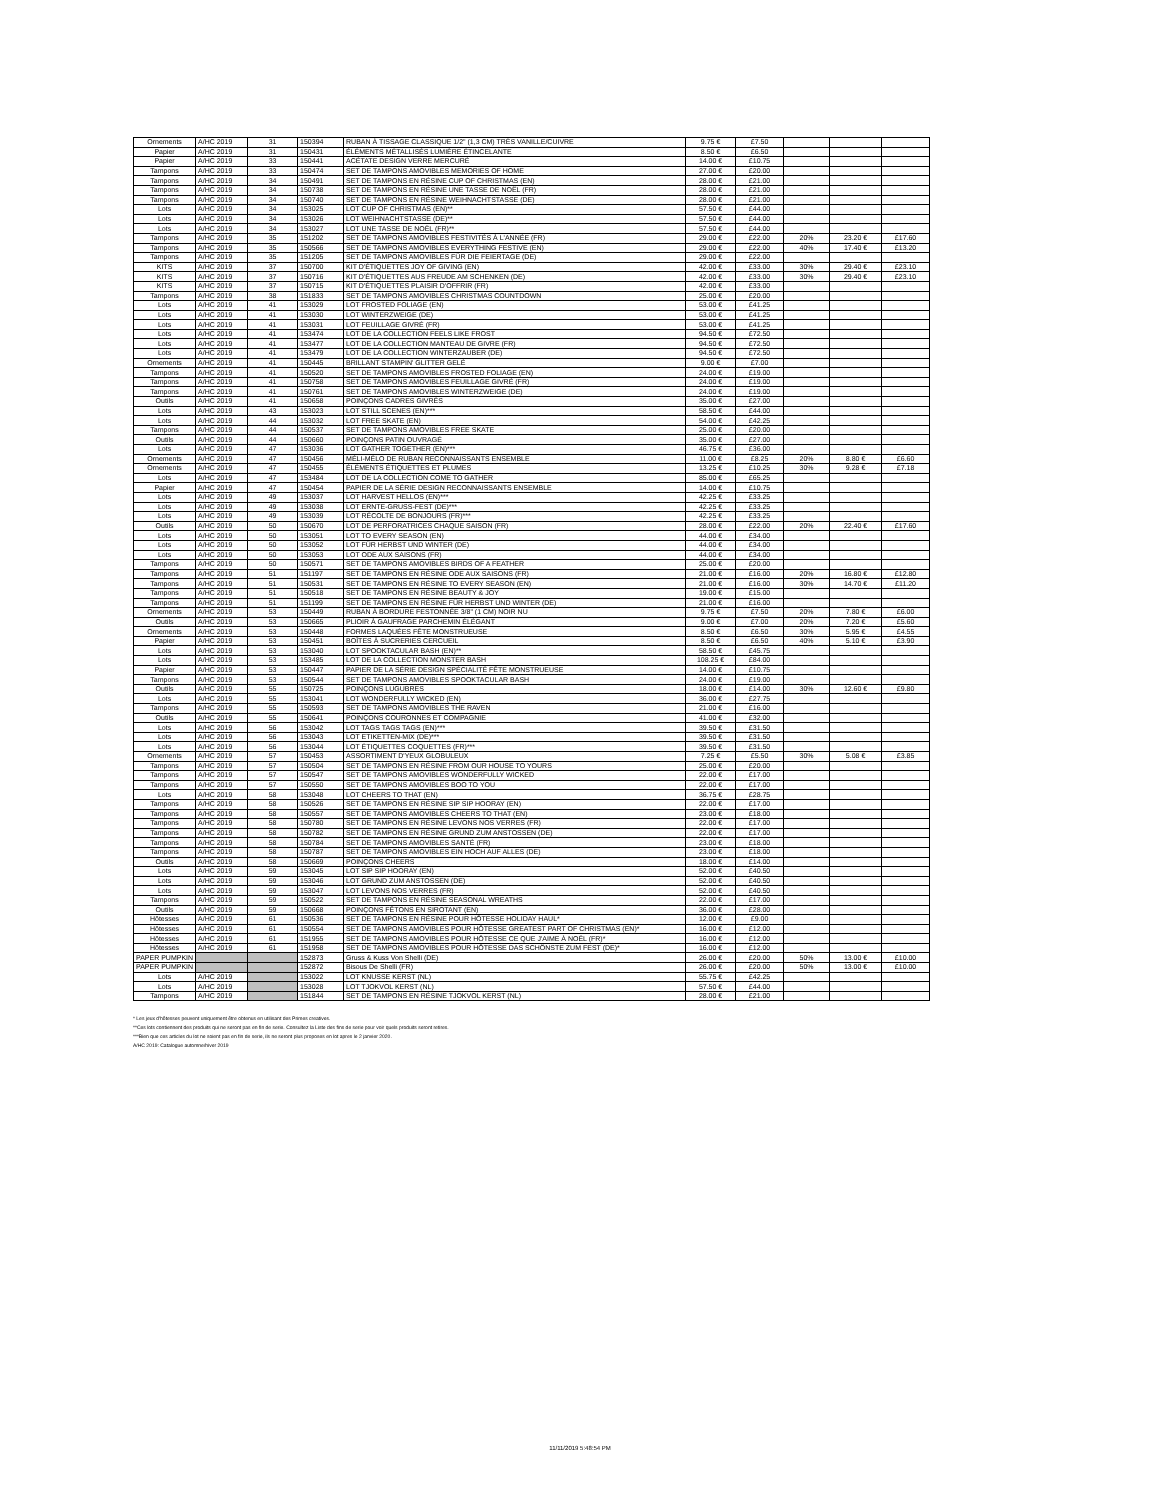| Ornements | A/HC 2019 | 31 | 150394 | RUBAN À TISSAGE CLASSIQUE 1/2" (1,3 CM) TRÈS VANILLE/CUIVRE | 9.75 € | £7.50 | | | |
| Papier | A/HC 2019 | 31 | 150431 | ÉLÉMENTS MÉTALLISÉS LUMIÈRE ÉTINCELANTE | 8.50 € | £6.50 | | | |
| Papier | A/HC 2019 | 33 | 150441 | ACÉTATE DESIGN VERRE MERCURÉ | 14.00 € | £10.75 | | | |
| Tampons | A/HC 2019 | 33 | 150474 | SET DE TAMPONS AMOVIBLES MEMORIES OF HOME | 27.00 € | £20.00 | | | |
| Tampons | A/HC 2019 | 34 | 150491 | SET DE TAMPONS EN RÉSINE CUP OF CHRISTMAS (EN) | 28.00 € | £21.00 | | | |
| Tampons | A/HC 2019 | 34 | 150738 | SET DE TAMPONS EN RÉSINE UNE TASSE DE NOËL (FR) | 28.00 € | £21.00 | | | |
| Tampons | A/HC 2019 | 34 | 150740 | SET DE TAMPONS EN RÉSINE WEIHNACHTSTASSE (DE) | 28.00 € | £21.00 | | | |
| Lots | A/HC 2019 | 34 | 153025 | LOT CUP OF CHRISTMAS (EN)** | 57.50 € | £44.00 | | | |
| Lots | A/HC 2019 | 34 | 153026 | LOT WEIHNACHTSTASSE (DE)** | 57.50 € | £44.00 | | | |
| Lots | A/HC 2019 | 34 | 153027 | LOT UNE TASSE DE NOËL (FR)** | 57.50 € | £44.00 | | | |
| Tampons | A/HC 2019 | 35 | 151202 | SET DE TAMPONS AMOVIBLES FESTIVITÉS À L'ANNÉE (FR) | 29.00 € | £22.00 | 20% | 23.20 € | £17.60 |
| Tampons | A/HC 2019 | 35 | 150566 | SET DE TAMPONS AMOVIBLES EVERYTHING FESTIVE (EN) | 29.00 € | £22.00 | 40% | 17.40 € | £13.20 |
| Tampons | A/HC 2019 | 35 | 151205 | SET DE TAMPONS AMOVIBLES FÜR DIE FEIERTAGE (DE) | 29.00 € | £22.00 | | | |
| KITS | A/HC 2019 | 37 | 150700 | KIT D'ÉTIQUETTES JOY OF GIVING (EN) | 42.00 € | £33.00 | 30% | 29.40 € | £23.10 |
| KITS | A/HC 2019 | 37 | 150716 | KIT D'ÉTIQUETTES AUS FREUDE AM SCHENKEN (DE) | 42.00 € | £33.00 | 30% | 29.40 € | £23.10 |
| KITS | A/HC 2019 | 37 | 150715 | KIT D'ÉTIQUETTES PLAISIR D'OFFRIR (FR) | 42.00 € | £33.00 | | | |
| Tampons | A/HC 2019 | 38 | 151833 | SET DE TAMPONS AMOVIBLES CHRISTMAS COUNTDOWN | 25.00 € | £20.00 | | | |
| Lots | A/HC 2019 | 41 | 153029 | LOT FROSTED FOLIAGE (EN) | 53.00 € | £41.25 | | | |
| Lots | A/HC 2019 | 41 | 153030 | LOT WINTERZWEIGE (DE) | 53.00 € | £41.25 | | | |
| Lots | A/HC 2019 | 41 | 153031 | LOT FEUILLAGE GIVRÉ (FR) | 53.00 € | £41.25 | | | |
| Lots | A/HC 2019 | 41 | 153474 | LOT DE LA COLLECTION FEELS LIKE FROST | 94.50 € | £72.50 | | | |
| Lots | A/HC 2019 | 41 | 153477 | LOT DE LA COLLECTION MANTEAU DE GIVRE (FR) | 94.50 € | £72.50 | | | |
| Lots | A/HC 2019 | 41 | 153479 | LOT DE LA COLLECTION WINTERZAUBER (DE) | 94.50 € | £72.50 | | | |
| Ornements | A/HC 2019 | 41 | 150445 | BRILLANT STAMPIN' GLITTER GELÉ | 9.00 € | £7.00 | | | |
| Tampons | A/HC 2019 | 41 | 150520 | SET DE TAMPONS AMOVIBLES FROSTED FOLIAGE (EN) | 24.00 € | £19.00 | | | |
| Tampons | A/HC 2019 | 41 | 150758 | SET DE TAMPONS AMOVIBLES FEUILLAGE GIVRÉ (FR) | 24.00 € | £19.00 | | | |
| Tampons | A/HC 2019 | 41 | 150761 | SET DE TAMPONS AMOVIBLES WINTERZWEIGE (DE) | 24.00 € | £19.00 | | | |
| Outils | A/HC 2019 | 41 | 150658 | POINÇONS CADRES GIVRÉS | 35.00 € | £27.00 | | | |
| Lots | A/HC 2019 | 43 | 153023 | LOT STILL SCENES (EN)*** | 58.50 € | £44.00 | | | |
| Lots | A/HC 2019 | 44 | 153032 | LOT FREE SKATE (EN) | 54.00 € | £42.25 | | | |
| Tampons | A/HC 2019 | 44 | 150537 | SET DE TAMPONS AMOVIBLES FREE SKATE | 25.00 € | £20.00 | | | |
| Outils | A/HC 2019 | 44 | 150660 | POINÇONS PATIN OUVRAGÉ | 35.00 € | £27.00 | | | |
| Lots | A/HC 2019 | 47 | 153036 | LOT GATHER TOGETHER (EN)*** | 46.75 € | £36.00 | | | |
| Ornements | A/HC 2019 | 47 | 150456 | MÉLI-MÉLO DE RUBAN RECONNAISSANTS ENSEMBLE | 11.00 € | £8.25 | 20% | 8.80 € | £6.60 |
| Ornements | A/HC 2019 | 47 | 150455 | ÉLÉMENTS ÉTIQUETTES ET PLUMES | 13.25 € | £10.25 | 30% | 9.28 € | £7.18 |
| Lots | A/HC 2019 | 47 | 153484 | LOT DE LA COLLECTION COME TO GATHER | 85.00 € | £65.25 | | | |
| Papier | A/HC 2019 | 47 | 150454 | PAPIER DE LA SÉRIE DESIGN RECONNAISSANTS ENSEMBLE | 14.00 € | £10.75 | | | |
| Lots | A/HC 2019 | 49 | 153037 | LOT HARVEST HELLOS (EN)*** | 42.25 € | £33.25 | | | |
| Lots | A/HC 2019 | 49 | 153038 | LOT ERNTE-GRUSS-FEST (DE)*** | 42.25 € | £33.25 | | | |
| Lots | A/HC 2019 | 49 | 153039 | LOT RÉCOLTE DE BONJOURS (FR)*** | 42.25 € | £33.25 | | | |
| Outils | A/HC 2019 | 50 | 150670 | LOT DE PERFORATRICES CHAQUE SAISON (FR) | 28.00 € | £22.00 | 20% | 22.40 € | £17.60 |
| Lots | A/HC 2019 | 50 | 153051 | LOT TO EVERY SEASON (EN) | 44.00 € | £34.00 | | | |
| Lots | A/HC 2019 | 50 | 153052 | LOT FÜR HERBST UND WINTER (DE) | 44.00 € | £34.00 | | | |
| Lots | A/HC 2019 | 50 | 153053 | LOT ODE AUX SAISONS (FR) | 44.00 € | £34.00 | | | |
| Tampons | A/HC 2019 | 50 | 150571 | SET DE TAMPONS AMOVIBLES BIRDS OF A FEATHER | 25.00 € | £20.00 | | | |
| Tampons | A/HC 2019 | 51 | 151197 | SET DE TAMPONS EN RÉSINE ODE AUX SAISONS (FR) | 21.00 € | £16.00 | 20% | 16.80 € | £12.80 |
| Tampons | A/HC 2019 | 51 | 150531 | SET DE TAMPONS EN RÉSINE TO EVERY SEASON (EN) | 21.00 € | £16.00 | 30% | 14.70 € | £11.20 |
| Tampons | A/HC 2019 | 51 | 150518 | SET DE TAMPONS EN RÉSINE BEAUTY & JOY | 19.00 € | £15.00 | | | |
| Tampons | A/HC 2019 | 51 | 151199 | SET DE TAMPONS EN RÉSINE FÜR HERBST UND WINTER (DE) | 21.00 € | £16.00 | | | |
| Ornements | A/HC 2019 | 53 | 150449 | RUBAN À BORDURE FESTONNÉE 3/8" (1 CM) NOIR NU | 9.75 € | £7.50 | 20% | 7.80 € | £6.00 |
| Outils | A/HC 2019 | 53 | 150665 | PLIOIR À GAUFRAGE PARCHEMIN ÉLÉGANT | 9.00 € | £7.00 | 20% | 7.20 € | £5.60 |
| Ornements | A/HC 2019 | 53 | 150448 | FORMES LAQUÉES FÊTE MONSTRUEUSE | 8.50 € | £6.50 | 30% | 5.95 € | £4.55 |
| Papier | A/HC 2019 | 53 | 150451 | BOÎTES À SUCRERIES CERCUEIL | 8.50 € | £6.50 | 40% | 5.10 € | £3.90 |
| Lots | A/HC 2019 | 53 | 153040 | LOT SPOOKTACULAR BASH (EN)** | 58.50 € | £45.75 | | | |
| Lots | A/HC 2019 | 53 | 153485 | LOT DE LA COLLECTION MONSTER BASH | 108.25 € | £84.00 | | | |
| Papier | A/HC 2019 | 53 | 150447 | PAPIER DE LA SÉRIE DESIGN SPÉCIALITÉ FÊTE MONSTRUEUSE | 14.00 € | £10.75 | | | |
| Tampons | A/HC 2019 | 53 | 150544 | SET DE TAMPONS AMOVIBLES SPOOKTACULAR BASH | 24.00 € | £19.00 | | | |
| Outils | A/HC 2019 | 55 | 150725 | POINÇONS LUGUBRES | 18.00 € | £14.00 | 30% | 12.60 € | £9.80 |
| Lots | A/HC 2019 | 55 | 153041 | LOT WONDERFULLY WICKED (EN) | 36.00 € | £27.75 | | | |
| Tampons | A/HC 2019 | 55 | 150593 | SET DE TAMPONS AMOVIBLES THE RAVEN | 21.00 € | £16.00 | | | |
| Outils | A/HC 2019 | 55 | 150641 | POINÇONS COURONNES ET COMPAGNIE | 41.00 € | £32.00 | | | |
| Lots | A/HC 2019 | 56 | 153042 | LOT TAGS TAGS TAGS (EN)*** | 39.50 € | £31.50 | | | |
| Lots | A/HC 2019 | 56 | 153043 | LOT ETIKETTEN-MIX (DE)*** | 39.50 € | £31.50 | | | |
| Lots | A/HC 2019 | 56 | 153044 | LOT ÉTIQUETTES COQUETTES (FR)*** | 39.50 € | £31.50 | | | |
| Ornements | A/HC 2019 | 57 | 150453 | ASSORTIMENT D'YEUX GLOBULEUX | 7.25 € | £5.50 | 30% | 5.08 € | £3.85 |
| Tampons | A/HC 2019 | 57 | 150504 | SET DE TAMPONS EN RÉSINE FROM OUR HOUSE TO YOURS | 25.00 € | £20.00 | | | |
| Tampons | A/HC 2019 | 57 | 150547 | SET DE TAMPONS AMOVIBLES WONDERFULLY WICKED | 22.00 € | £17.00 | | | |
| Tampons | A/HC 2019 | 57 | 150550 | SET DE TAMPONS AMOVIBLES BOO TO YOU | 22.00 € | £17.00 | | | |
| Lots | A/HC 2019 | 58 | 153048 | LOT CHEERS TO THAT (EN) | 36.75 € | £28.75 | | | |
| Tampons | A/HC 2019 | 58 | 150526 | SET DE TAMPONS EN RÉSINE SIP SIP HOORAY (EN) | 22.00 € | £17.00 | | | |
| Tampons | A/HC 2019 | 58 | 150557 | SET DE TAMPONS AMOVIBLES CHEERS TO THAT (EN) | 23.00 € | £18.00 | | | |
| Tampons | A/HC 2019 | 58 | 150780 | SET DE TAMPONS EN RÉSINE LEVONS NOS VERRES (FR) | 22.00 € | £17.00 | | | |
| Tampons | A/HC 2019 | 58 | 150782 | SET DE TAMPONS EN RÉSINE GRUND ZUM ANSTOSSEN (DE) | 22.00 € | £17.00 | | | |
| Tampons | A/HC 2019 | 58 | 150784 | SET DE TAMPONS AMOVIBLES SANTÉ (FR) | 23.00 € | £18.00 | | | |
| Tampons | A/HC 2019 | 58 | 150787 | SET DE TAMPONS AMOVIBLES EIN HOCH AUF ALLES (DE) | 23.00 € | £18.00 | | | |
| Outils | A/HC 2019 | 58 | 150669 | POINÇONS CHEERS | 18.00 € | £14.00 | | | |
| Lots | A/HC 2019 | 59 | 153045 | LOT SIP SIP HOORAY (EN) | 52.00 € | £40.50 | | | |
| Lots | A/HC 2019 | 59 | 153046 | LOT GRUND ZUM ANSTOSSEN (DE) | 52.00 € | £40.50 | | | |
| Lots | A/HC 2019 | 59 | 153047 | LOT LEVONS NOS VERRES (FR) | 52.00 € | £40.50 | | | |
| Tampons | A/HC 2019 | 59 | 150522 | SET DE TAMPONS EN RÉSINE SEASONAL WREATHS | 22.00 € | £17.00 | | | |
| Outils | A/HC 2019 | 59 | 150668 | POINÇONS FÊTONS EN SIROTANT (EN) | 36.00 € | £28.00 | | | |
| Hôtesses | A/HC 2019 | 61 | 150536 | SET DE TAMPONS EN RÉSINE POUR HÔTESSE HOLIDAY HAUL* | 12.00 € | £9.00 | | | |
| Hôtesses | A/HC 2019 | 61 | 150554 | SET DE TAMPONS AMOVIBLES POUR HÔTESSE GREATEST PART OF CHRISTMAS (EN)* | 16.00 € | £12.00 | | | |
| Hôtesses | A/HC 2019 | 61 | 151955 | SET DE TAMPONS AMOVIBLES POUR HÔTESSE CE QUE J'AIME À NOËL (FR)* | 16.00 € | £12.00 | | | |
| Hôtesses | A/HC 2019 | 61 | 151958 | SET DE TAMPONS AMOVIBLES POUR HÔTESSE DAS SCHÖNSTE ZUM FEST (DE)* | 16.00 € | £12.00 | | | |
| PAPER PUMPKIN | | | 152873 | Gruss & Kuss Von Shelli (DE) | 26.00 € | £20.00 | 50% | 13.00 € | £10.00 |
| PAPER PUMPKIN | | | 152872 | Bisous De Shelli (FR) | 26.00 € | £20.00 | 50% | 13.00 € | £10.00 |
| Lots | A/HC 2019 | | 153022 | LOT KNUSSE KERST (NL) | 55.75 € | £42.25 | | | |
| Lots | A/HC 2019 | | 153028 | LOT TJOKVOL KERST (NL) | 57.50 € | £44.00 | | | |
| Tampons | A/HC 2019 | | 151844 | SET DE TAMPONS EN RÉSINE TJOKVOL KERST (NL) | 28.00 € | £21.00 | | | |
* Les jeux d'hôtesses peuvent uniquement être obtenus en utilisant des Primes creatives.
**Ces lots contiennent des produits qui ne seront pas en fin de serie. Consultez la Liste des fins de serie pour voir quels produits seront retires.
***Bien que ces articles du lot ne soient pas en fin de serie, ils ne seront plus proposes en lot apres le 2 janvier 2020.
A/HC 2019: Catalogue automne/hiver 2019
11/11/2019 5:48:54 PM